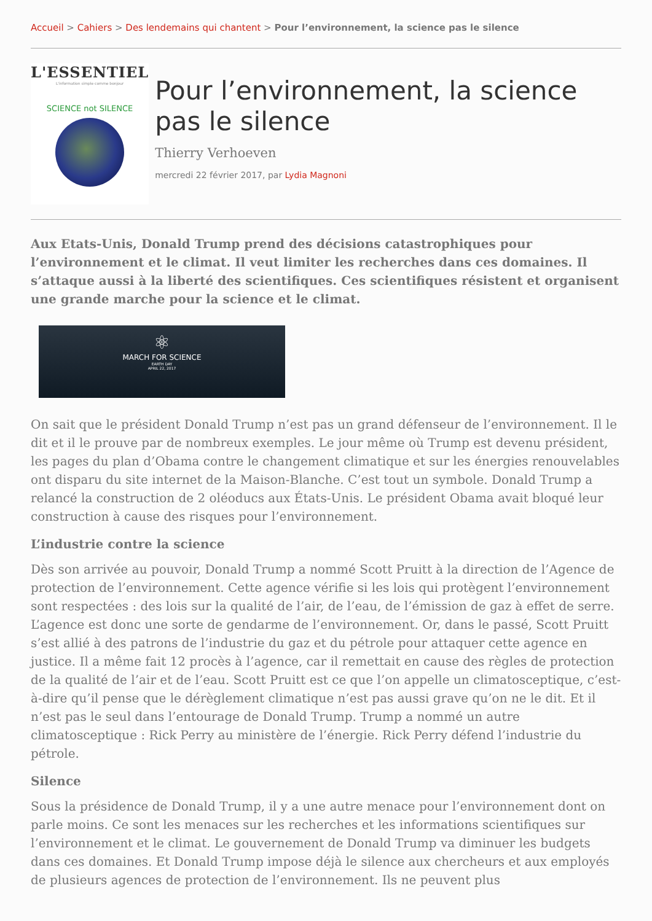Accueil > Cahiers > Des lendemains qui chantent > Pour l’environnement, la science pas le silence
L'ESSENTIEL
L'information simple comme bonjour
SCIENCE not SILENCE
Pour l’environnement, la science pas le silence
Thierry Verhoeven
mercredi 22 février 2017, par Lydia Magnoni
Aux Etats-Unis, Donald Trump prend des décisions catastrophiques pour l’environnement et le climat. Il veut limiter les recherches dans ces domaines. Il s’attaque aussi à la liberté des scientifiques. Ces scientifiques résistent et organisent une grande marche pour la science et le climat.
⚛
MARCH FOR SCIENCE
EARTH DAY
APRIL 22, 2017
On sait que le président Donald Trump n’est pas un grand défenseur de l’environnement. Il le dit et il le prouve par de nombreux exemples. Le jour même où Trump est devenu président, les pages du plan d’Obama contre le changement climatique et sur les énergies renouvelables ont disparu du site internet de la Maison-Blanche. C’est tout un symbole. Donald Trump a relancé la construction de 2 oléoducs aux États-Unis. Le président Obama avait bloqué leur construction à cause des risques pour l’environnement.
L’industrie contre la science
Dès son arrivée au pouvoir, Donald Trump a nommé Scott Pruitt à la direction de l’Agence de protection de l’environnement. Cette agence vérifie si les lois qui protègent l’environnement sont respectées : des lois sur la qualité de l’air, de l’eau, de l’émission de gaz à effet de serre. L’agence est donc une sorte de gendarme de l’environnement. Or, dans le passé, Scott Pruitt s’est allié à des patrons de l’industrie du gaz et du pétrole pour attaquer cette agence en justice. Il a même fait 12 procès à l’agence, car il remettait en cause des règles de protection de la qualité de l’air et de l’eau. Scott Pruitt est ce que l’on appelle un climatosceptique, c’est-à-dire qu’il pense que le dérèglement climatique n’est pas aussi grave qu’on ne le dit. Et il n’est pas le seul dans l’entourage de Donald Trump. Trump a nommé un autre climatosceptique : Rick Perry au ministère de l’énergie. Rick Perry défend l’industrie du pétrole.
Silence
Sous la présidence de Donald Trump, il y a une autre menace pour l’environnement dont on parle moins. Ce sont les menaces sur les recherches et les informations scientifiques sur l’environnement et le climat. Le gouvernement de Donald Trump va diminuer les budgets dans ces domaines. Et Donald Trump impose déjà le silence aux chercheurs et aux employés de plusieurs agences de protection de l’environnement. Ils ne peuvent plus